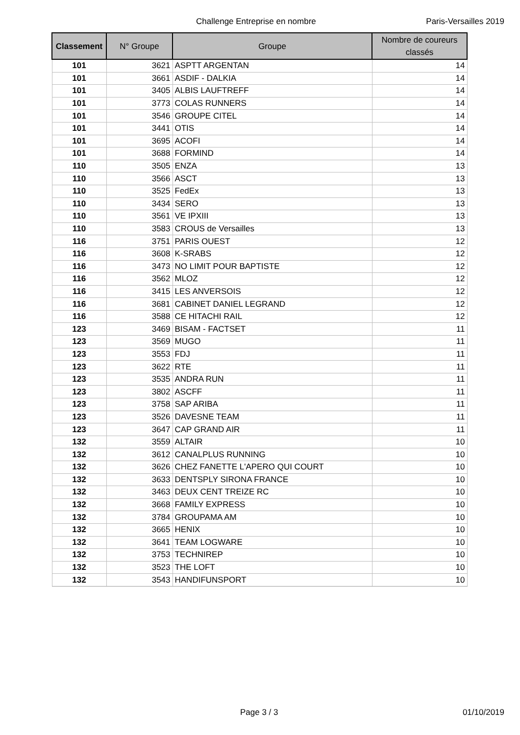Challenge Entreprise en nombre Paris-Versailles 2019
| Classement | N° Groupe | Groupe | Nombre de coureurs classés |
| --- | --- | --- | --- |
| 101 | 3621 | ASPTT ARGENTAN | 14 |
| 101 | 3661 | ASDIF - DALKIA | 14 |
| 101 | 3405 | ALBIS LAUFTREFF | 14 |
| 101 | 3773 | COLAS RUNNERS | 14 |
| 101 | 3546 | GROUPE CITEL | 14 |
| 101 | 3441 | OTIS | 14 |
| 101 | 3695 | ACOFI | 14 |
| 101 | 3688 | FORMIND | 14 |
| 110 | 3505 | ENZA | 13 |
| 110 | 3566 | ASCT | 13 |
| 110 | 3525 | FedEx | 13 |
| 110 | 3434 | SERO | 13 |
| 110 | 3561 | VE IPXIII | 13 |
| 110 | 3583 | CROUS de Versailles | 13 |
| 116 | 3751 | PARIS OUEST | 12 |
| 116 | 3608 | K-SRABS | 12 |
| 116 | 3473 | NO LIMIT POUR BAPTISTE | 12 |
| 116 | 3562 | MLOZ | 12 |
| 116 | 3415 | LES ANVERSOIS | 12 |
| 116 | 3681 | CABINET DANIEL LEGRAND | 12 |
| 116 | 3588 | CE HITACHI RAIL | 12 |
| 123 | 3469 | BISAM - FACTSET | 11 |
| 123 | 3569 | MUGO | 11 |
| 123 | 3553 | FDJ | 11 |
| 123 | 3622 | RTE | 11 |
| 123 | 3535 | ANDRA RUN | 11 |
| 123 | 3802 | ASCFF | 11 |
| 123 | 3758 | SAP ARIBA | 11 |
| 123 | 3526 | DAVESNE TEAM | 11 |
| 123 | 3647 | CAP GRAND AIR | 11 |
| 132 | 3559 | ALTAIR | 10 |
| 132 | 3612 | CANALPLUS RUNNING | 10 |
| 132 | 3626 | CHEZ FANETTE L'APERO QUI COURT | 10 |
| 132 | 3633 | DENTSPLY SIRONA FRANCE | 10 |
| 132 | 3463 | DEUX CENT TREIZE RC | 10 |
| 132 | 3668 | FAMILY EXPRESS | 10 |
| 132 | 3784 | GROUPAMA AM | 10 |
| 132 | 3665 | HENIX | 10 |
| 132 | 3641 | TEAM LOGWARE | 10 |
| 132 | 3753 | TECHNIREP | 10 |
| 132 | 3523 | THE LOFT | 10 |
| 132 | 3543 | HANDIFUNSPORT | 10 |
Page 3 / 3 01/10/2019